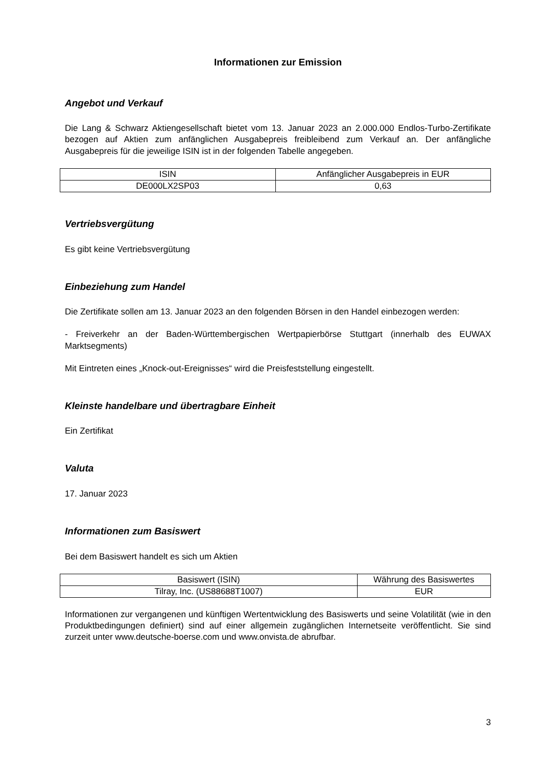Informationen zur Emission
Angebot und Verkauf
Die Lang & Schwarz Aktiengesellschaft bietet vom 13. Januar 2023 an 2.000.000 Endlos-Turbo-Zertifikate bezogen auf Aktien zum anfänglichen Ausgabepreis freibleibend zum Verkauf an. Der anfängliche Ausgabepreis für die jeweilige ISIN ist in der folgenden Tabelle angegeben.
| ISIN | Anfänglicher Ausgabepreis in EUR |
| --- | --- |
| DE000LX2SP03 | 0,63 |
Vertriebsvergütung
Es gibt keine Vertriebsvergütung
Einbeziehung zum Handel
Die Zertifikate sollen am 13. Januar 2023 an den folgenden Börsen in den Handel einbezogen werden:
- Freiverkehr an der Baden-Württembergischen Wertpapierbörse Stuttgart (innerhalb des EUWAX Marktsegments)
Mit Eintreten eines „Knock-out-Ereignisses“ wird die Preisfeststellung eingestellt.
Kleinste handelbare und übertragbare Einheit
Ein Zertifikat
Valuta
17. Januar 2023
Informationen zum Basiswert
Bei dem Basiswert handelt es sich um Aktien
| Basiswert (ISIN) | Währung des Basiswertes |
| --- | --- |
| Tilray, Inc. (US88688T1007) | EUR |
Informationen zur vergangenen und künftigen Wertentwicklung des Basiswerts und seine Volatilität (wie in den Produktbedingungen definiert) sind auf einer allgemein zugänglichen Internetseite veröffentlicht. Sie sind zurzeit unter www.deutsche-boerse.com und www.onvista.de abrufbar.
3